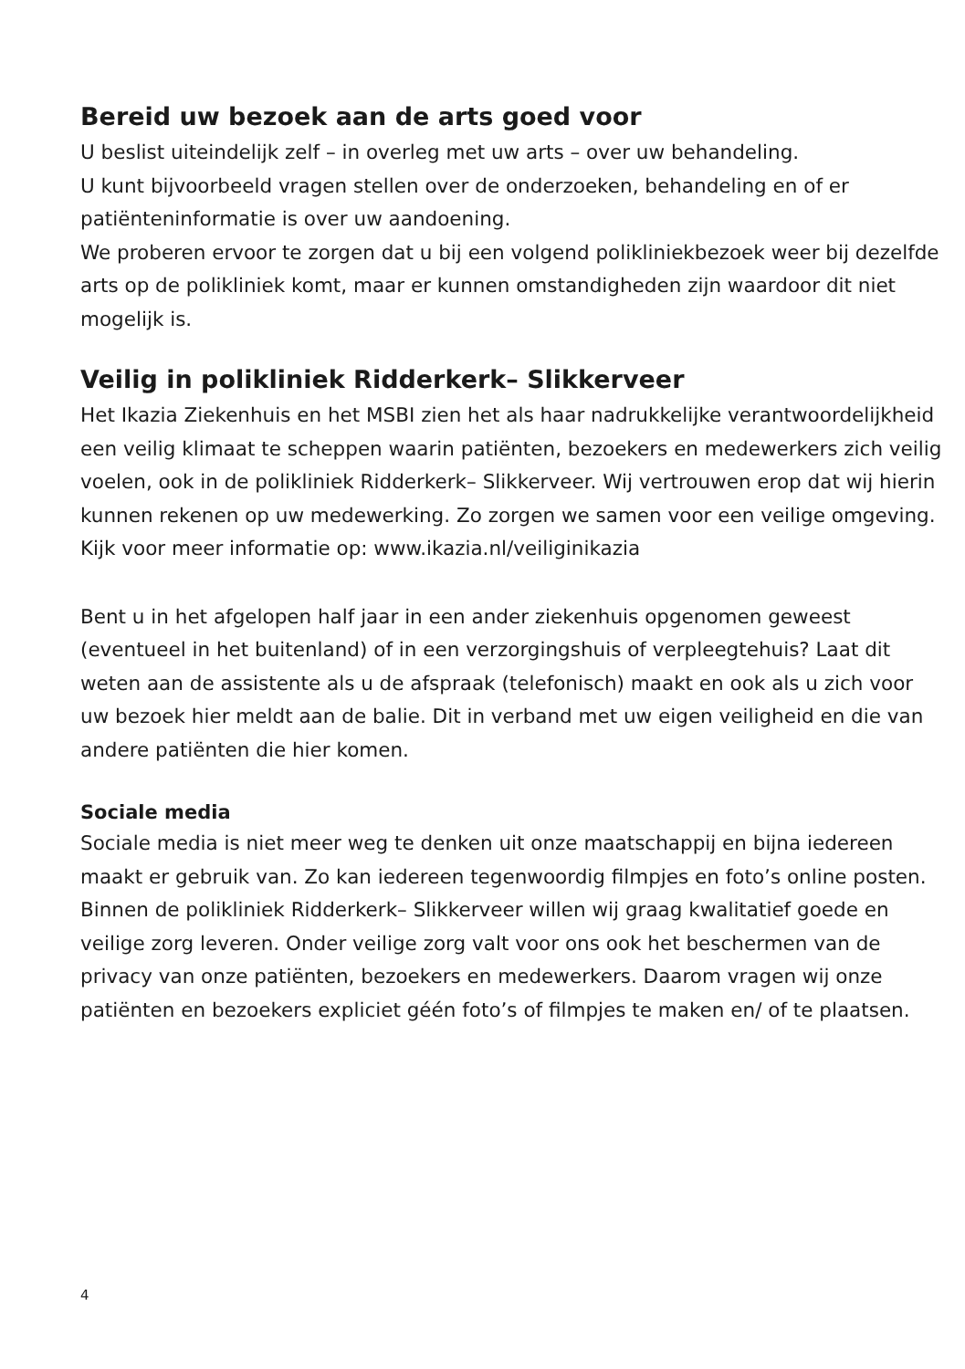Bereid uw bezoek aan de arts goed voor
U beslist uiteindelijk zelf – in overleg met uw arts – over uw behandeling.
U kunt bijvoorbeeld vragen stellen over de onderzoeken, behandeling en of er patiënteninformatie is over uw aandoening.
We proberen ervoor te zorgen dat u bij een volgend polikliniekbezoek weer bij dezelfde arts op de polikliniek komt, maar er kunnen omstandigheden zijn waardoor dit niet mogelijk is.
Veilig in polikliniek Ridderkerk– Slikkerveer
Het Ikazia Ziekenhuis en het MSBI zien het als haar nadrukkelijke verantwoordelijkheid een veilig klimaat te scheppen waarin patiënten, bezoekers en medewerkers zich veilig voelen, ook in de polikliniek Ridderkerk– Slikkerveer. Wij vertrouwen erop dat wij hierin kunnen rekenen op uw medewerking. Zo zorgen we samen voor een veilige omgeving. Kijk voor meer informatie op: www.ikazia.nl/veiliginikazia
Bent u in het afgelopen half jaar in een ander ziekenhuis opgenomen geweest (eventueel in het buitenland) of in een verzorgingshuis of verpleegtehuis? Laat dit weten aan de assistente als u de afspraak (telefonisch) maakt en ook als u zich voor uw bezoek hier meldt aan de balie. Dit in verband met uw eigen veiligheid en die van andere patiënten die hier komen.
Sociale media
Sociale media is niet meer weg te denken uit onze maatschappij en bijna iedereen maakt er gebruik van. Zo kan iedereen tegenwoordig filmpjes en foto’s online posten. Binnen de polikliniek Ridderkerk– Slikkerveer willen wij graag kwalitatief goede en veilige zorg leveren. Onder veilige zorg valt voor ons ook het beschermen van de privacy van onze patiënten, bezoekers en medewerkers. Daarom vragen wij onze patiënten en bezoekers expliciet géén foto’s of filmpjes te maken en/ of te plaatsen.
4